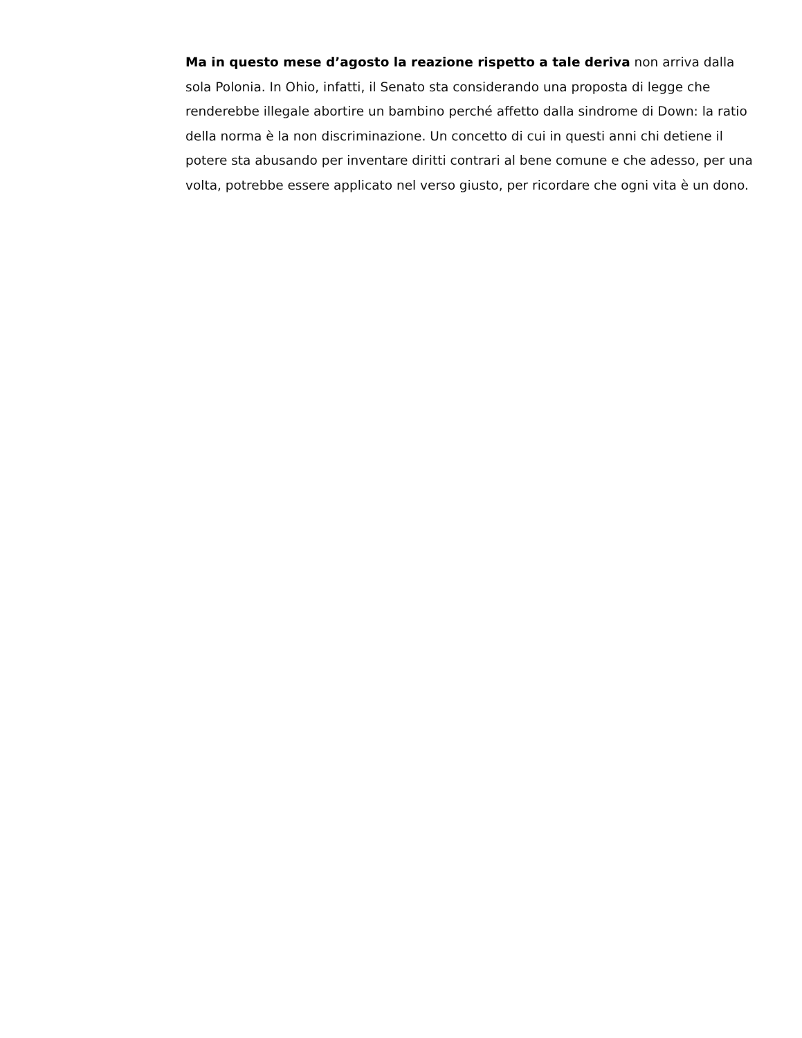Ma in questo mese d’agosto la reazione rispetto a tale deriva non arriva dalla sola Polonia. In Ohio, infatti, il Senato sta considerando una proposta di legge che renderebbe illegale abortire un bambino perché affetto dalla sindrome di Down: la ratio della norma è la non discriminazione. Un concetto di cui in questi anni chi detiene il potere sta abusando per inventare diritti contrari al bene comune e che adesso, per una volta, potrebbe essere applicato nel verso giusto, per ricordare che ogni vita è un dono.